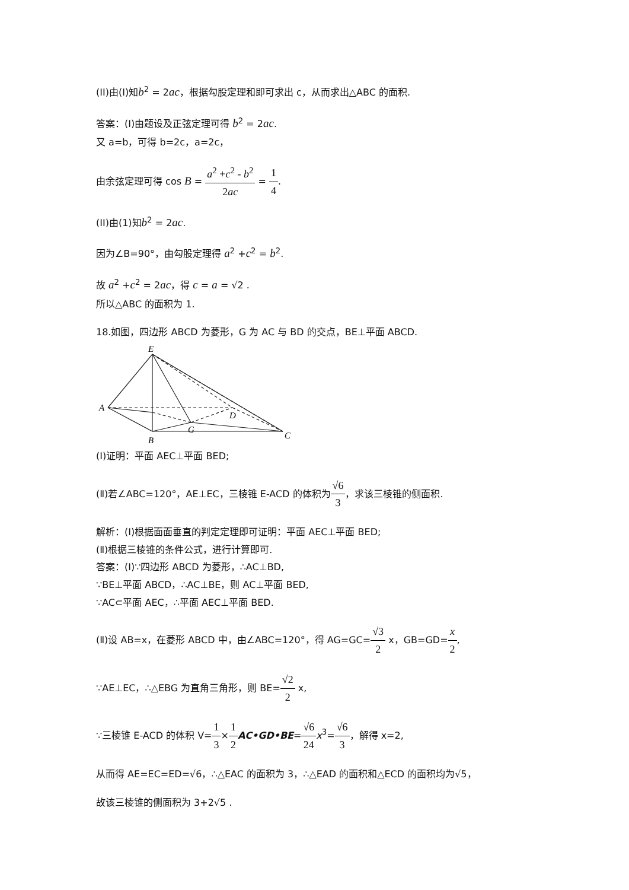(II)由(I)知b<sup>2</sup> = 2ac，根据勾股定理和即可求出 c，从而求出△ABC 的面积.
答案：(I)由题设及正弦定理可得 b<sup>2</sup> = 2ac.
又 a=b，可得 b=2c，a=2c，
由余弦定理可得 cos B = a<sup>2</sup> +c<sup>2</sup> - b<sup>2</sup> 2ac = 1 4.
(II)由(1)知b<sup>2</sup> = 2ac.
因为∠B=90°，由勾股定理得 a<sup>2</sup> +c<sup>2</sup> = b<sup>2</sup>.
故 a<sup>2</sup> +c<sup>2</sup> = 2ac，得 c = a = √2 .
所以△ABC 的面积为 1.
18.如图，四边形 ABCD 为菱形，G 为 AC 与 BD 的交点，BE⊥平面 ABCD.
E
A
D
G
B
C
(Ⅰ)证明：平面 AEC⊥平面 BED;
(Ⅱ)若∠ABC=120°，AE⊥EC，三棱锥 E-ACD 的体积为√6 3，求该三棱锥的侧面积.
解析：(Ⅰ)根据面面垂直的判定定理即可证明：平面 AEC⊥平面 BED;
(Ⅱ)根据三棱锥的条件公式，进行计算即可.
答案：(Ⅰ)∵四边形 ABCD 为菱形，∴AC⊥BD,
∵BE⊥平面 ABCD，∴AC⊥BE，则 AC⊥平面 BED,
∵AC⊂平面 AEC，∴平面 AEC⊥平面 BED.
(Ⅱ)设 AB=x，在菱形 ABCD 中，由∠ABC=120°，得 AG=GC=√3 2 x，GB=GD=x 2,
∵AE⊥EC，∴△EBG 为直角三角形，则 BE=√2 2 x,
∵三棱锥 E-ACD 的体积 V=1 3×1 2 AC•GD•BE=√6 24 x<sup>3</sup>=√6 3，解得 x=2,
从而得 AE=EC=ED=√6，∴△EAC 的面积为 3，∴△EAD 的面积和△ECD 的面积均为√5，
故该三棱锥的侧面积为 3+2√5 .